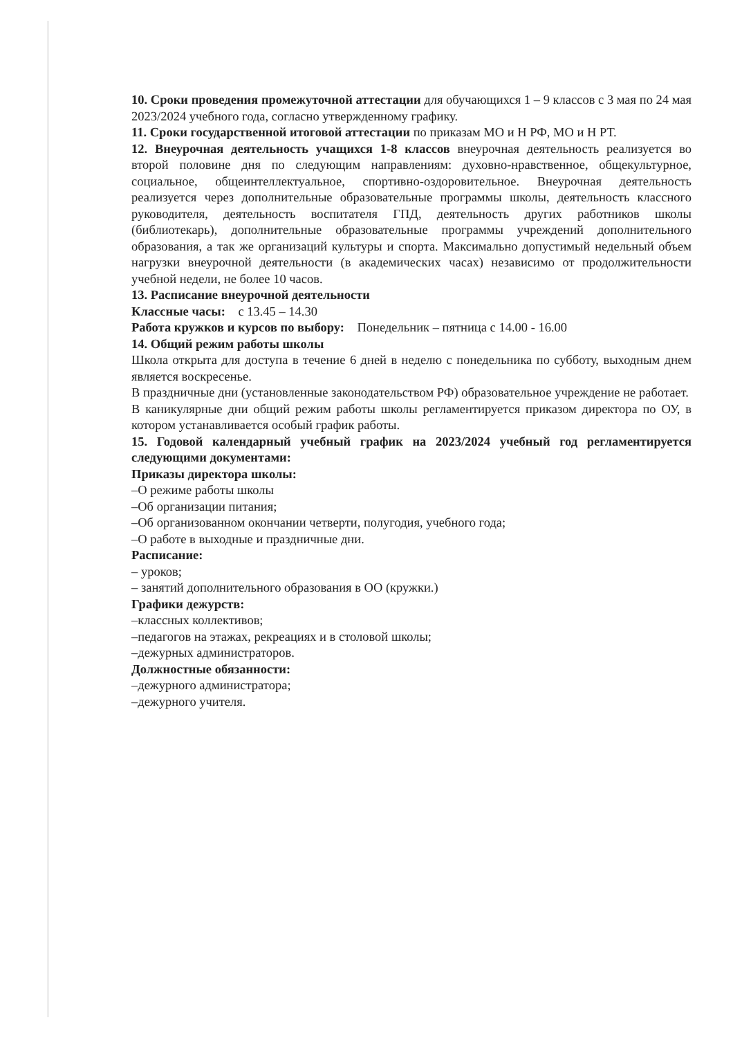10. Сроки проведения промежуточной аттестации для обучающихся 1 – 9 классов с 3 мая по 24 мая 2023/2024 учебного года, согласно утвержденному графику.
11. Сроки государственной итоговой аттестации по приказам МО и Н РФ, МО и Н РТ.
12. Внеурочная деятельность учащихся 1-8 классов внеурочная деятельность реализуется во второй половине дня по следующим направлениям: духовно-нравственное, общекультурное, социальное, общеинтеллектуальное, спортивно-оздоровительное. Внеурочная деятельность реализуется через дополнительные образовательные программы школы, деятельность классного руководителя, деятельность воспитателя ГПД, деятельность других работников школы (библиотекарь), дополнительные образовательные программы учреждений дополнительного образования, а так же организаций культуры и спорта. Максимально допустимый недельный объем нагрузки внеурочной деятельности (в академических часах) независимо от продолжительности учебной недели, не более 10 часов.
13. Расписание внеурочной деятельности
Классные часы: с 13.45 – 14.30
Работа кружков и курсов по выбору: Понедельник – пятница с 14.00 - 16.00
14. Общий режим работы школы
Школа открыта для доступа в течение 6 дней в неделю с понедельника по субботу, выходным днем является воскресенье.
В праздничные дни (установленные законодательством РФ) образовательное учреждение не работает.
В каникулярные дни общий режим работы школы регламентируется приказом директора по ОУ, в котором устанавливается особый график работы.
15. Годовой календарный учебный график на 2023/2024 учебный год регламентируется следующими документами:
Приказы директора школы:
–О режиме работы школы
–Об организации питания;
–Об организованном окончании четверти, полугодия, учебного года;
–О работе в выходные и праздничные дни.
Расписание:
– уроков;
– занятий дополнительного образования в ОО (кружки.)
Графики дежурств:
–классных коллективов;
–педагогов на этажах, рекреациях и в столовой школы;
–дежурных администраторов.
Должностные обязанности:
–дежурного администратора;
–дежурного учителя.